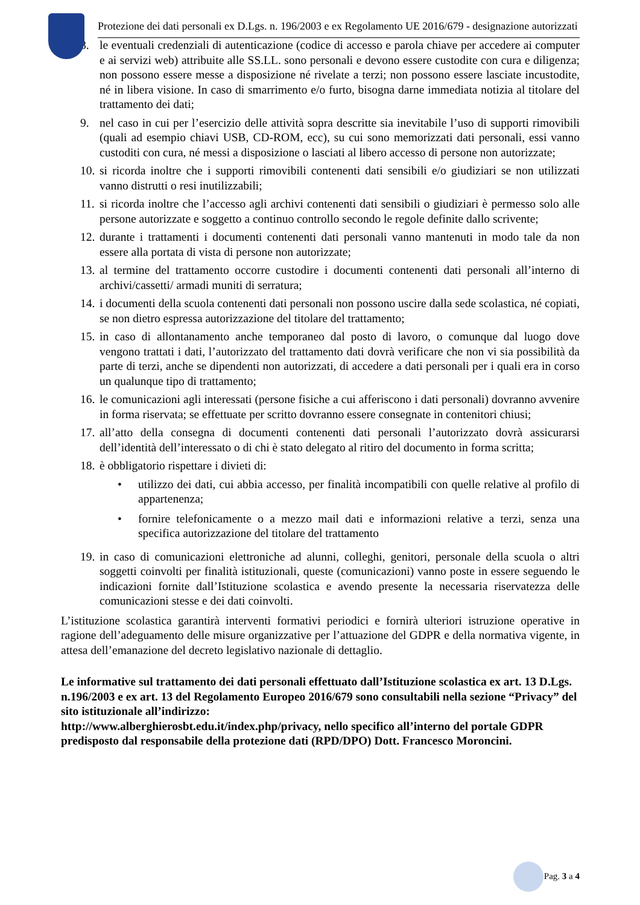Protezione dei dati personali ex D.Lgs. n. 196/2003 e ex Regolamento UE 2016/679 - designazione autorizzati
8. le eventuali credenziali di autenticazione (codice di accesso e parola chiave per accedere ai computer e ai servizi web) attribuite alle SS.LL. sono personali e devono essere custodite con cura e diligenza; non possono essere messe a disposizione né rivelate a terzi; non possono essere lasciate incustodite, né in libera visione. In caso di smarrimento e/o furto, bisogna darne immediata notizia al titolare del trattamento dei dati;
9. nel caso in cui per l’esercizio delle attività sopra descritte sia inevitabile l’uso di supporti rimovibili (quali ad esempio chiavi USB, CD-ROM, ecc), su cui sono memorizzati dati personali, essi vanno custoditi con cura, né messi a disposizione o lasciati al libero accesso di persone non autorizzate;
10. si ricorda inoltre che i supporti rimovibili contenenti dati sensibili e/o giudiziari se non utilizzati vanno distrutti o resi inutilizzabili;
11. si ricorda inoltre che l’accesso agli archivi contenenti dati sensibili o giudiziari è permesso solo alle persone autorizzate e soggetto a continuo controllo secondo le regole definite dallo scrivente;
12. durante i trattamenti i documenti contenenti dati personali vanno mantenuti in modo tale da non essere alla portata di vista di persone non autorizzate;
13. al termine del trattamento occorre custodire i documenti contenenti dati personali all’interno di archivi/cassetti/ armadi muniti di serratura;
14. i documenti della scuola contenenti dati personali non possono uscire dalla sede scolastica, né copiati, se non dietro espressa autorizzazione del titolare del trattamento;
15. in caso di allontanamento anche temporaneo dal posto di lavoro, o comunque dal luogo dove vengono trattati i dati, l’autorizzato del trattamento dati dovrà verificare che non vi sia possibilità da parte di terzi, anche se dipendenti non autorizzati, di accedere a dati personali per i quali era in corso un qualunque tipo di trattamento;
16. le comunicazioni agli interessati (persone fisiche a cui afferiscono i dati personali) dovranno avvenire in forma riservata; se effettuate per scritto dovranno essere consegnate in contenitori chiusi;
17. all’atto della consegna di documenti contenenti dati personali l’autorizzato dovrà assicurarsi dell’identità dell’interessato o di chi è stato delegato al ritiro del documento in forma scritta;
18. è obbligatorio rispettare i divieti di:
• utilizzo dei dati, cui abbia accesso, per finalità incompatibili con quelle relative al profilo di appartenenza;
• fornire telefonicamente o a mezzo mail dati e informazioni relative a terzi, senza una specifica autorizzazione del titolare del trattamento
19. in caso di comunicazioni elettroniche ad alunni, colleghi, genitori, personale della scuola o altri soggetti coinvolti per finalità istituzionali, queste (comunicazioni) vanno poste in essere seguendo le indicazioni fornite dall’Istituzione scolastica e avendo presente la necessaria riservatezza delle comunicazioni stesse e dei dati coinvolti.
L’istituzione scolastica garantirà interventi formativi periodici e fornirà ulteriori istruzione operative in ragione dell’adeguamento delle misure organizzative per l’attuazione del GDPR e della normativa vigente, in attesa dell’emanazione del decreto legislativo nazionale di dettaglio.
Le informative sul trattamento dei dati personali effettuato dall’Istituzione scolastica ex art. 13 D.Lgs. n.196/2003 e ex art. 13 del Regolamento Europeo 2016/679 sono consultabili nella sezione “Privacy” del sito istituzionale all’indirizzo:
http://www.alberghierosbt.edu.it/index.php/privacy, nello specifico all’interno del portale GDPR predisposto dal responsabile della protezione dati (RPD/DPO) Dott. Francesco Moroncini.
Pag. 3 a 4